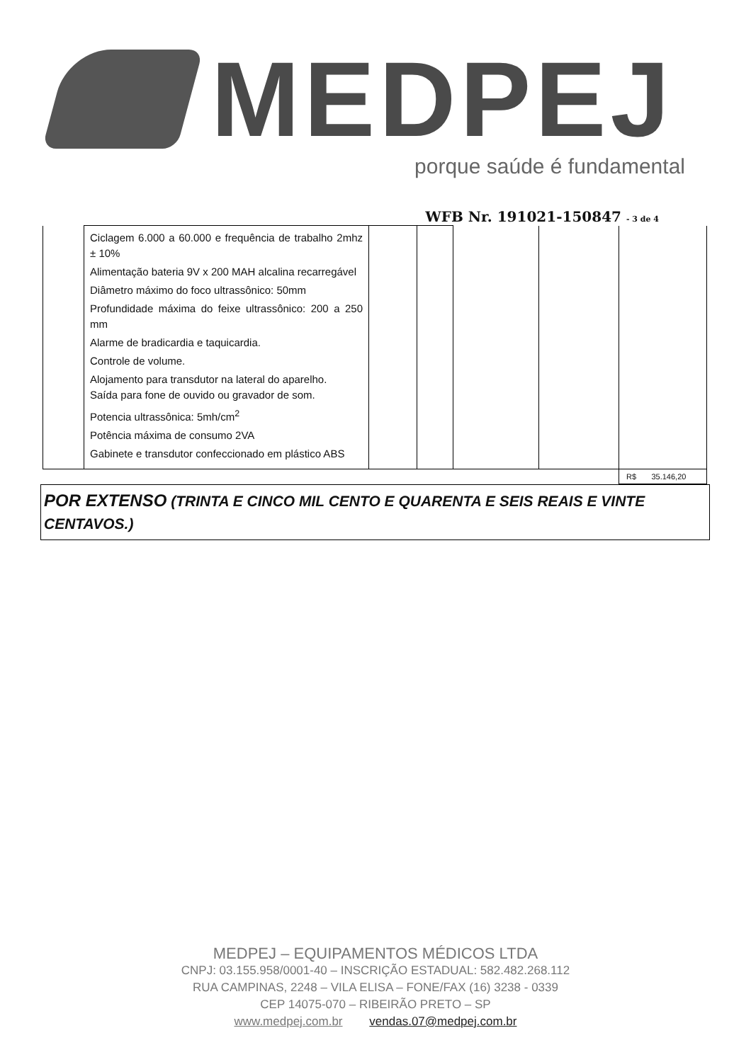MEDPEJ
porque saúde é fundamental
WFB Nr. 191021-150847 - 3 de 4
| | Ciclagem 6.000 a 60.000 e frequência de trabalho 2mhz ± 10% Alimentação bateria 9V x 200 MAH alcalina recarregável Diâmetro máximo do foco ultrassônico: 50mm Profundidade máxima do feixe ultrassônico: 200 a 250 mm Alarme de bradicardia e taquicardia. Controle de volume. Alojamento para transdutor na lateral do aparelho. Saída para fone de ouvido ou gravador de som. Potencia ultrassônica: 5mh/cm<sup>2</sup> Potência máxima de consumo 2VA Gabinete e transdutor confeccionado em plástico ABS | | | | | |
| | | | | | | R$ 35.146,20 |
POR EXTENSO (TRINTA E CINCO MIL CENTO E QUARENTA E SEIS REAIS E VINTE CENTAVOS.)
MEDPEJ – EQUIPAMENTOS MÉDICOS LTDA
CNPJ: 03.155.958/0001-40 – INSCRIÇÃO ESTADUAL: 582.482.268.112
RUA CAMPINAS, 2248 – VILA ELISA – FONE/FAX (16) 3238 - 0339
CEP 14075-070 – RIBEIRÃO PRETO – SP
www.medpej.com.br vendas.07@medpej.com.br